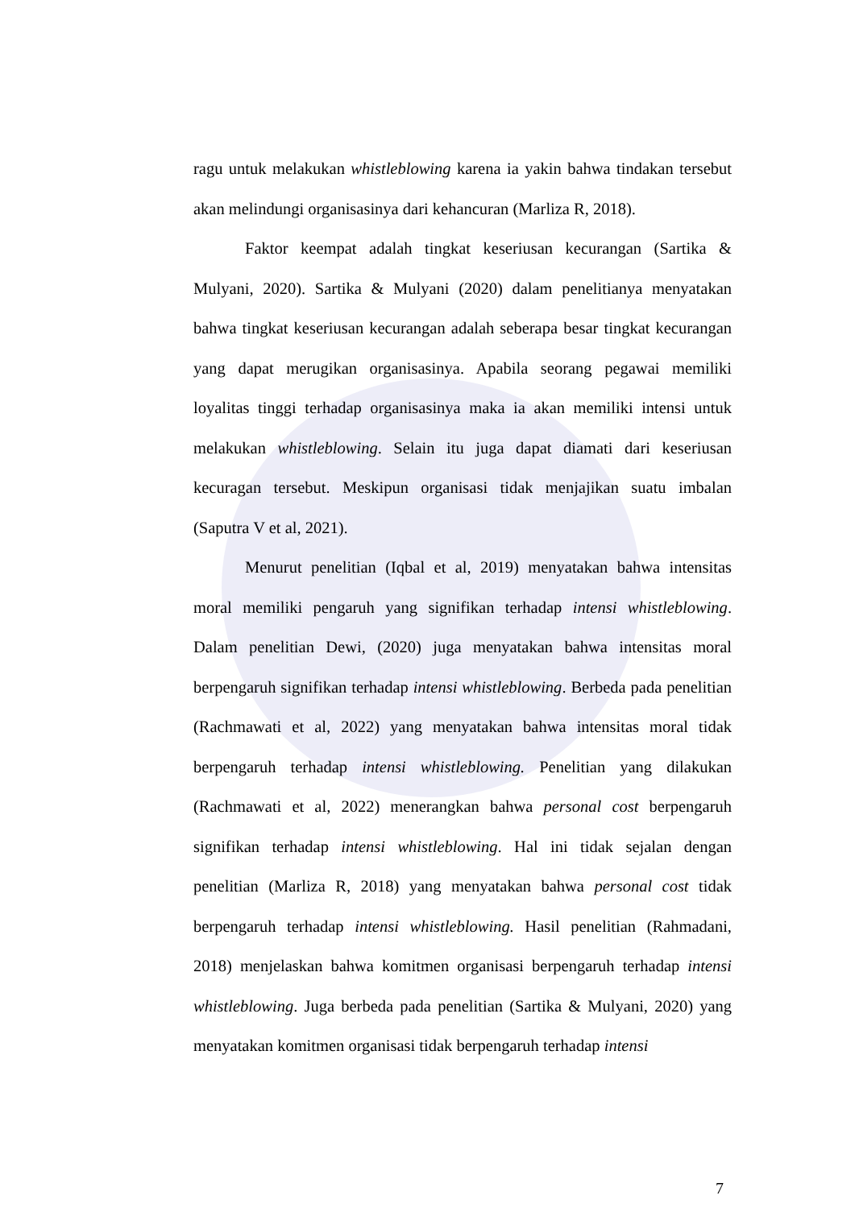ragu untuk melakukan whistleblowing karena ia yakin bahwa tindakan tersebut akan melindungi organisasinya dari kehancuran (Marliza R, 2018).
Faktor keempat adalah tingkat keseriusan kecurangan (Sartika & Mulyani, 2020). Sartika & Mulyani (2020) dalam penelitianya menyatakan bahwa tingkat keseriusan kecurangan adalah seberapa besar tingkat kecurangan yang dapat merugikan organisasinya. Apabila seorang pegawai memiliki loyalitas tinggi terhadap organisasinya maka ia akan memiliki intensi untuk melakukan whistleblowing. Selain itu juga dapat diamati dari keseriusan kecuragan tersebut. Meskipun organisasi tidak menjajikan suatu imbalan (Saputra V et al, 2021).
Menurut penelitian (Iqbal et al, 2019) menyatakan bahwa intensitas moral memiliki pengaruh yang signifikan terhadap intensi whistleblowing. Dalam penelitian Dewi, (2020) juga menyatakan bahwa intensitas moral berpengaruh signifikan terhadap intensi whistleblowing. Berbeda pada penelitian (Rachmawati et al, 2022) yang menyatakan bahwa intensitas moral tidak berpengaruh terhadap intensi whistleblowing. Penelitian yang dilakukan (Rachmawati et al, 2022) menerangkan bahwa personal cost berpengaruh signifikan terhadap intensi whistleblowing. Hal ini tidak sejalan dengan penelitian (Marliza R, 2018) yang menyatakan bahwa personal cost tidak berpengaruh terhadap intensi whistleblowing. Hasil penelitian (Rahmadani, 2018) menjelaskan bahwa komitmen organisasi berpengaruh terhadap intensi whistleblowing. Juga berbeda pada penelitian (Sartika & Mulyani, 2020) yang menyatakan komitmen organisasi tidak berpengaruh terhadap intensi
7